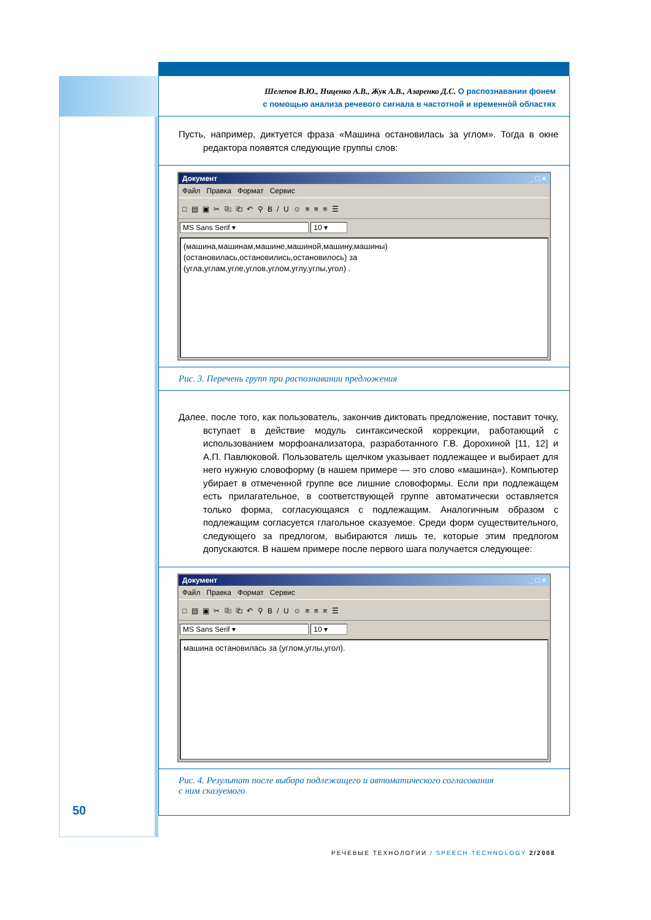Шелепов В.Ю., Ниценко А.В., Жук А.В., Азаренко Д.С. О распознавании фонем
с помощью анализа речевого сигнала в частотной и временно̀й областях
Пусть, например, диктуется фраза «Машина остановилась за углом». Тогда в окне редактора появятся следующие группы слов:
Документ _ □ ×
Файл Правка Формат Сервис
□ ▤ ▣ ✂ ⎘ ⎗ ↶ ⚲ B / U ☺ ≡ ≡ ≡ ☰
MS Sans Serif ▾ 10 ▾
(машина,машинам,машине,машиной,машину,машины)
(остановилась,остановились,остановилось) за
(угла,углам,угле,углов,углом,углу,углы,угол) .
Рис. 3. Перечень групп при распознавании предложения
Далее, после того, как пользователь, закончив диктовать предложение, поставит точку, вступает в действие модуль синтаксической коррекции, работающий с использованием морфоанализатора, разработанного Г.В. Дорохиной [11, 12] и А.П. Павлюковой. Пользователь щелчком указывает подлежащее и выбирает для него нужную словоформу (в нашем примере — это слово «машина»). Компьютер убирает в отмеченной группе все лишние словоформы. Если при подлежащем есть прилагательное, в соответствующей группе автоматически оставляется только форма, согласующаяся с подлежащим. Аналогичным образом с подлежащим согласуется глагольное сказуемое. Среди форм существительного, следующего за предлогом, выбираются лишь те, которые этим предлогом допускаются. В нашем примере после первого шага получается следующее:
Документ _ □ ×
Файл Правка Формат Сервис
□ ▤ ▣ ✂ ⎘ ⎗ ↶ ⚲ B / U ☺ ≡ ≡ ≡ ☰
MS Sans Serif ▾ 10 ▾
машина остановилась за (углом,углы,угол).
Рис. 4. Результат после выбора подлежащего и автоматического согласования
с ним сказуемого
50
РЕЧЕВЫЕ ТЕХНОЛОГИИ / SPEECH TECHNOLOGY 2/2008